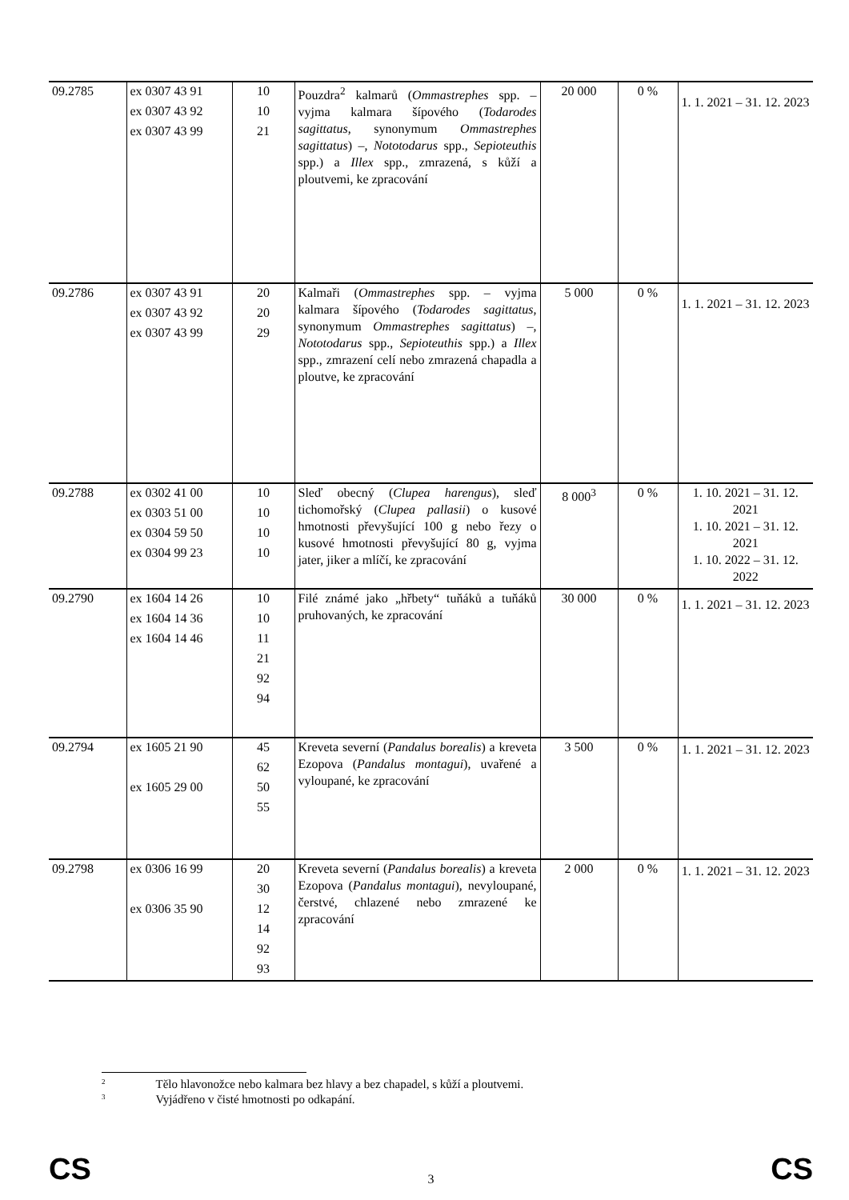| 09.2785 | ex 0307 43 91 ex 0307 43 92 ex 0307 43 99 | 10 10 21 | Pouzdra<sup>2</sup> kalmarů ( Ommastrephes spp. – vyjma kalmara šípového ( Todarodes sagittatus , synonymum Ommastrephes sagittatus ) –, Nototodarus spp., Sepioteuthis spp.) a Illex spp., zmrazená, s kůží a ploutvemi, ke zpracování | 20 000 | 0 % | 1. 1. 2021 – 31. 12. 2023 |
| 09.2786 | ex 0307 43 91 ex 0307 43 92 ex 0307 43 99 | 20 20 29 | Kalmaři ( Ommastrephes spp. – vyjma kalmara šípového ( Todarodes sagittatus , synonymum Ommastrephes sagittatus ) –, Nototodarus spp., Sepioteuthis spp.) a Illex spp., zmrazení celí nebo zmrazená chapadla a ploutve, ke zpracování | 5 000 | 0 % | 1. 1. 2021 – 31. 12. 2023 |
| 09.2788 | ex 0302 41 00 ex 0303 51 00 ex 0304 59 50 ex 0304 99 23 | 10 10 10 10 | Sleď obecný ( Clupea harengus ), sleď tichomořský ( Clupea pallasii ) o kusové hmotnosti převyšující 100 g nebo řezy o kusové hmotnosti převyšující 80 g, vyjma jater, jiker a mlíčí, ke zpracování | 8 000<sup>3</sup> | 0 % | 1. 10. 2021 – 31. 12. 2021 1. 10. 2021 – 31. 12. 2021 1. 10. 2022 – 31. 12. 2022 |
| 09.2790 | ex 1604 14 26 ex 1604 14 36 ex 1604 14 46 | 10 10 11 21 92 94 | Filé známé jako „hřbety“ tuňáků a tuňáků pruhovaných, ke zpracování | 30 000 | 0 % | 1. 1. 2021 – 31. 12. 2023 |
| 09.2794 | ex 1605 21 90 ex 1605 29 00 | 45 62 50 55 | Kreveta severní ( Pandalus borealis ) a kreveta Ezopova ( Pandalus montagui ), uvařené a vyloupané, ke zpracování | 3 500 | 0 % | 1. 1. 2021 – 31. 12. 2023 |
| 09.2798 | ex 0306 16 99 ex 0306 35 90 | 20 30 12 14 92 93 | Kreveta severní ( Pandalus borealis ) a kreveta Ezopova ( Pandalus montagui ), nevyloupané, čerstvé, chlazené nebo zmrazené ke zpracování | 2 000 | 0 % | 1. 1. 2021 – 31. 12. 2023 |
<sup>2</sup> Tělo hlavonožce nebo kalmara bez hlavy a bez chapadel, s kůží a ploutvemi.
<sup>3</sup> Vyjádřeno v čisté hmotnosti po odkapání.
CS 3 CS